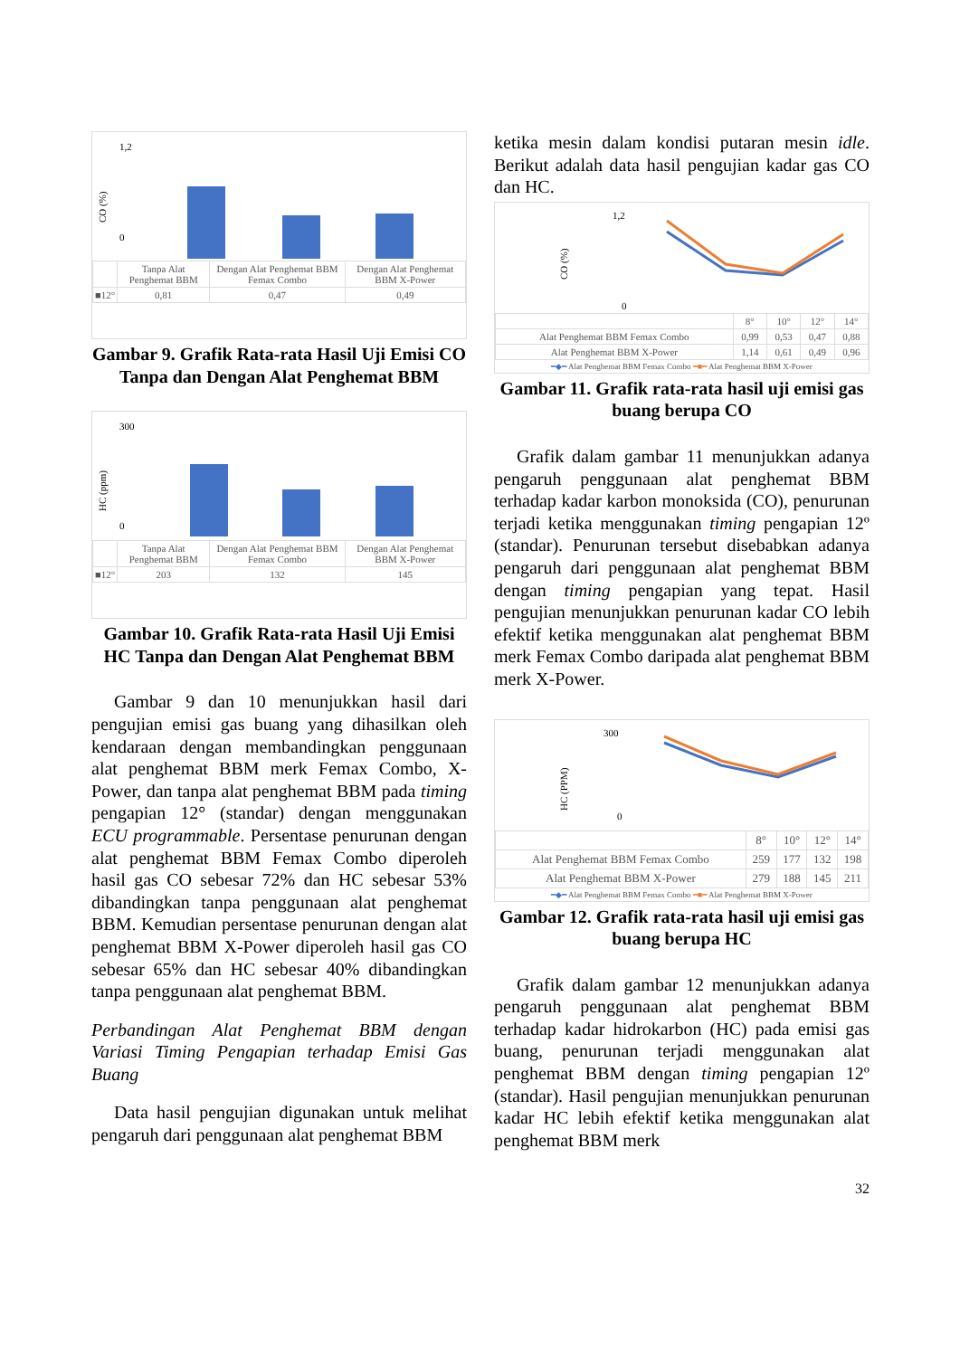1,2
0
CO (%)
| | Tanpa Alat Penghemat BBM | Dengan Alat Penghemat BBM Femax Combo | Dengan Alat Penghemat BBM X-Power |
| ■12° | 0,81 | 0,47 | 0,49 |
Gambar 9. Grafik Rata-rata Hasil Uji Emisi CO Tanpa dan Dengan Alat Penghemat BBM
300
0
HC (ppm)
| | Tanpa Alat Penghemat BBM | Dengan Alat Penghemat BBM Femax Combo | Dengan Alat Penghemat BBM X-Power |
| ■12° | 203 | 132 | 145 |
Gambar 10. Grafik Rata-rata Hasil Uji Emisi HC Tanpa dan Dengan Alat Penghemat BBM
Gambar 9 dan 10 menunjukkan hasil dari pengujian emisi gas buang yang dihasilkan oleh kendaraan dengan membandingkan penggunaan alat penghemat BBM merk Femax Combo, X-Power, dan tanpa alat penghemat BBM pada timing pengapian 12° (standar) dengan menggunakan ECU programmable. Persentase penurunan dengan alat penghemat BBM Femax Combo diperoleh hasil gas CO sebesar 72% dan HC sebesar 53% dibandingkan tanpa penggunaan alat penghemat BBM. Kemudian persentase penurunan dengan alat penghemat BBM X-Power diperoleh hasil gas CO sebesar 65% dan HC sebesar 40% dibandingkan tanpa penggunaan alat penghemat BBM.
Perbandingan Alat Penghemat BBM dengan Variasi Timing Pengapian terhadap Emisi Gas Buang
Data hasil pengujian digunakan untuk melihat pengaruh dari penggunaan alat penghemat BBM
ketika mesin dalam kondisi putaran mesin idle. Berikut adalah data hasil pengujian kadar gas CO dan HC.
1,2
0
CO (%)
| | 8° | 10° | 12° | 14° |
| Alat Penghemat BBM Femax Combo | 0,99 | 0,53 | 0,47 | 0,88 |
| Alat Penghemat BBM X-Power | 1,14 | 0,61 | 0,49 | 0,96 |
━◆━ Alat Penghemat BBM Femax Combo ━■━ Alat Penghemat BBM X-Power
Gambar 11. Grafik rata-rata hasil uji emisi gas buang berupa CO
Grafik dalam gambar 11 menunjukkan adanya pengaruh penggunaan alat penghemat BBM terhadap kadar karbon monoksida (CO), penurunan terjadi ketika menggunakan timing pengapian 12º (standar). Penurunan tersebut disebabkan adanya pengaruh dari penggunaan alat penghemat BBM dengan timing pengapian yang tepat. Hasil pengujian menunjukkan penurunan kadar CO lebih efektif ketika menggunakan alat penghemat BBM merk Femax Combo daripada alat penghemat BBM merk X-Power.
300
0
HC (PPM)
| | 8° | 10° | 12° | 14° |
| Alat Penghemat BBM Femax Combo | 259 | 177 | 132 | 198 |
| Alat Penghemat BBM X-Power | 279 | 188 | 145 | 211 |
━◆━ Alat Penghemat BBM Femax Combo ━■━ Alat Penghemat BBM X-Power
Gambar 12. Grafik rata-rata hasil uji emisi gas buang berupa HC
Grafik dalam gambar 12 menunjukkan adanya pengaruh penggunaan alat penghemat BBM terhadap kadar hidrokarbon (HC) pada emisi gas buang, penurunan terjadi menggunakan alat penghemat BBM dengan timing pengapian 12º (standar). Hasil pengujian menunjukkan penurunan kadar HC lebih efektif ketika menggunakan alat penghemat BBM merk
32